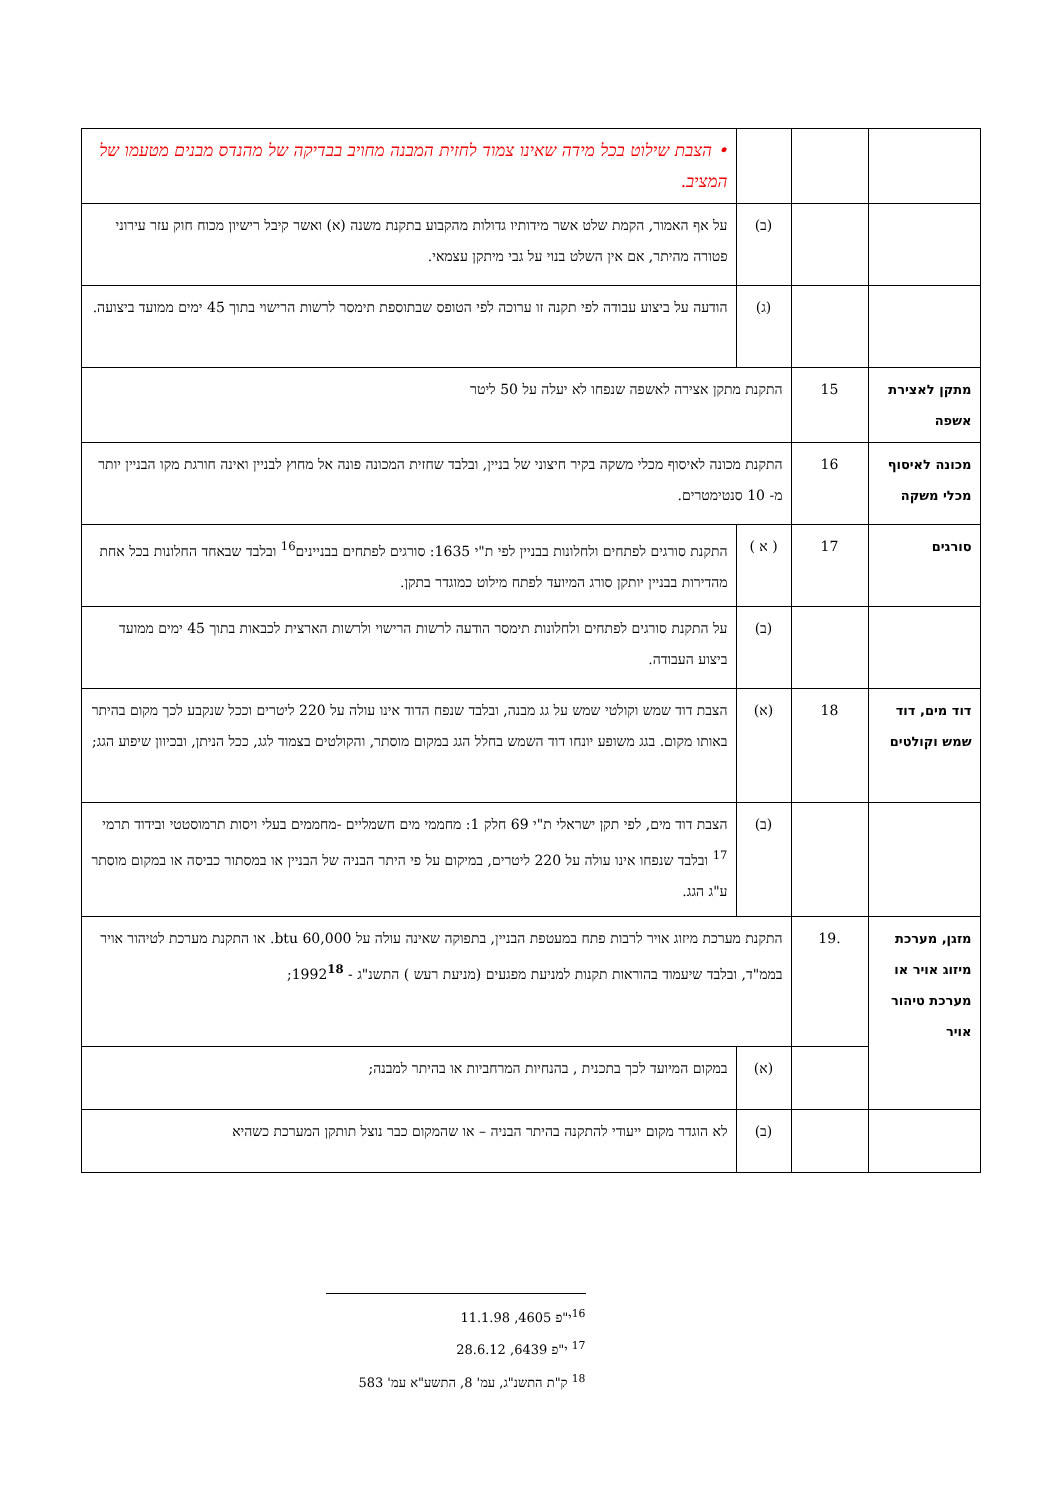| | | | • הצבת שילוט בכל מידה שאינו צמוד לחזית המבנה מחויב בבדיקה של מהנדס מבנים מטעמו של המציב. |
| | | (ב) | על אף האמור, הקמת שלט אשר מידותיו גדולות מהקבוע בתקנת משנה (א) ואשר קיבל רישיון מכוח חוק עזר עירוני פטורה מהיתר, אם אין השלט בנוי על גבי מיתקן עצמאי. |
| | | (ג) | הודעה על ביצוע עבודה לפי תקנה זו ערוכה לפי הטופס שבתוספת תימסר לרשות הרישוי בתוך 45 ימים ממועד ביצועה. |
| מתקן לאצירת אשפה | 15 | התקנת מתקן אצירה לאשפה שנפחו לא יעלה על 50 ליטר | |
| מכונה לאיסוף מכלי משקה | 16 | התקנת מכונה לאיסוף מכלי משקה בקיר חיצוני של בניין, ובלבד שחזית המכונה פונה אל מחוץ לבניין ואינה חורגת מקו הבניין יותר מ- 10 סנטימטרים. | |
| סורגים | 17 | ( א ) | התקנת סורגים לפתחים ולחלונות בבניין לפי ת"י 1635: סורגים לפתחים בבניינים<sup>16</sup> ובלבד שבאחד החלונות בכל אחת מהדירות בבניין יותקן סורג המיועד לפתח מילוט כמוגדר בתקן. |
| | | (ב) | על התקנת סורגים לפתחים ולחלונות תימסר הודעה לרשות הרישוי ולרשות הארצית לכבאות בתוך 45 ימים ממועד ביצוע העבודה. |
| דוד מים, דוד שמש וקולטים | 18 | (א) | הצבת דוד שמש וקולטי שמש על גג מבנה, ובלבד שנפח הדוד אינו עולה על 220 ליטרים וככל שנקבע לכך מקום בהיתר באותו מקום. בגג משופע יונחו דוד השמש בחלל הגג במקום מוסתר, והקולטים בצמוד לגג, ככל הניתן, ובכיוון שיפוע הגג; |
| | | (ב) | הצבת דוד מים, לפי תקן ישראלי ת"י 69 חלק 1: מחממי מים חשמליים -מחממים בעלי ויסות תרמוסטטי ובידוד תרמי <sup>17</sup> ובלבד שנפחו אינו עולה על 220 ליטרים, במיקום על פי היתר הבניה של הבניין או במסתור כביסה או במקום מוסתר ע"ג הגג. |
| מזגן, מערכת מיזוג אויר או מערכת טיהור אויר | .19 | התקנת מערכת מיזוג אויר לרבות פתח במעטפת הבניין, בתפוקה שאינה עולה על 60,000 btu. או התקנת מערכת לטיהור אויר בממ"ד, ובלבד שיעמוד בהוראות תקנות למניעת מפגעים (מניעת רעש ) התשנ"ג - 1992<sup>18</sup>; | |
| | | (א) | במקום המיועד לכך בתכנית , בהנחיות המרחביות או בהיתר למבנה; |
| | | (ב) | לא הוגדר מקום ייעודי להתקנה בהיתר הבניה – או שהמקום כבר נוצל תותקן המערכת כשהיא |
<sup>16</sup> י"פ 4605, 11.1.98
<sup>17</sup> י"פ 6439, 28.6.12
<sup>18</sup> ק"ת התשנ"ג, עמ' 8, התשע"א עמ' 583